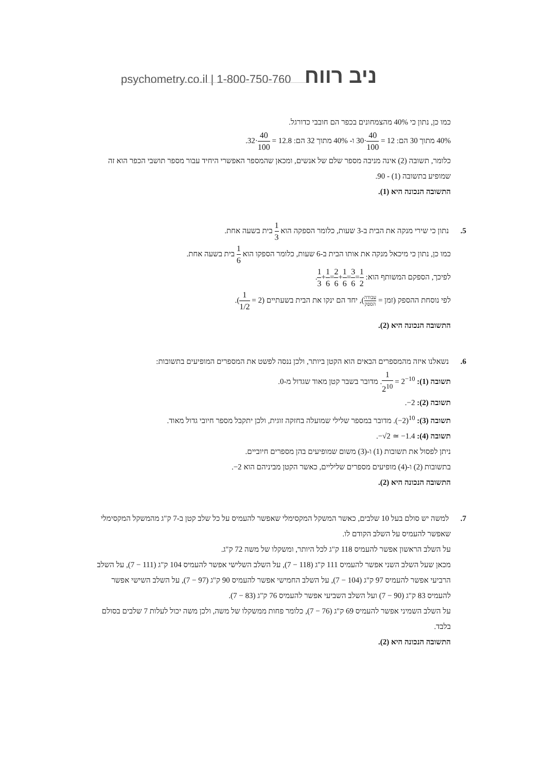psychometry.co.il | 1-800-750-760 ניב רווח
כמו כן, נתון כי 40% מהצמחונים בכפר הם חובבי כדורגל.
40% מתוך 30 הם: 12 = 40 100·30 ו- 40% מתוך 32 הם: 12.8 = 40 100·32.
כלומר, תשובה (2) אינה מניבה מספר שלם של אנשים, ומכאן שהמספר האפשרי היחיד עבור מספר תושבי הכפר הוא זה שמופיע בתשובה (1) - 90.
התשובה הנכונה היא (1).
5. נתון כי שירי מנקה את הבית ב-3 שעות, כלומר הספקה הוא 1 3 בית בשעה אחת.
כמו כן, נתון כי מיכאל מנקה את אותו הבית ב-6 שעות, כלומר הספקו הוא 1 6 בית בשעה אחת.
לפיכך, הספקם המשותף הוא: 1 3+1 6=2 6+1 6=3 6=1 2.
לפי נוסחת ההספק (זמן = עבודה הספק), יחד הם ינקו את הבית בשעתיים (1 1/2 = 2).
התשובה הנכונה היא (2).
6. נשאלנו איזה מהמספרים הבאים הוא הקטן ביותר, ולכן ננסה לפשט את המספרים המופיעים בתשובות:
תשובה (1): 1 2<sup>10</sup> = 2<sup>−10</sup>. מדובר בשבר קטן מאוד שגדול מ-0.
תשובה (2): −2.
תשובה (3): (−2)<sup>10</sup>. מדובר במספר שלילי שמועלה בחזקה זוגית, ולכן יתקבל מספר חיובי גדול מאוד.
תשובה (4): −√2 ≃ −1.4.
ניתן לפסול את תשובות (1) ו-(3) משום שמופיעים בהן מספרים חיוביים.
בתשובות (2) ו-(4) מופיעים מספרים שליליים, כאשר הקטן מביניהם הוא −2.
התשובה הנכונה היא (2).
7. למשה יש סולם בעל 10 שלבים, כאשר המשקל המקסימלי שאפשר להעמיס על כל שלב קטן ב-7 ק"ג מהמשקל המקסימלי שאפשר להעמיס על השלב הקודם לו.
על השלב הראשון אפשר להעמיס 118 ק"ג לכל היותר, ומשקלו של משה 72 ק"ג.
מכאן שעל השלב השני אפשר להעמיס 111 ק"ג (118 − 7), על השלב השלישי אפשר להעמיס 104 ק"ג (111 − 7), על השלב הרביעי אפשר להעמיס 97 ק"ג (104 − 7), על השלב החמישי אפשר להעמיס 90 ק"ג (97 − 7), על השלב השישי אפשר להעמיס 83 ק"ג (90 − 7) ועל השלב השביעי אפשר להעמיס 76 ק"ג (83 − 7).
על השלב השמיני אפשר להעמיס 69 ק"ג (76 − 7), כלומר פחות ממשקלו של משה, ולכן משה יכול לעלות 7 שלבים בסולם בלבד.
התשובה הנכונה היא (2).